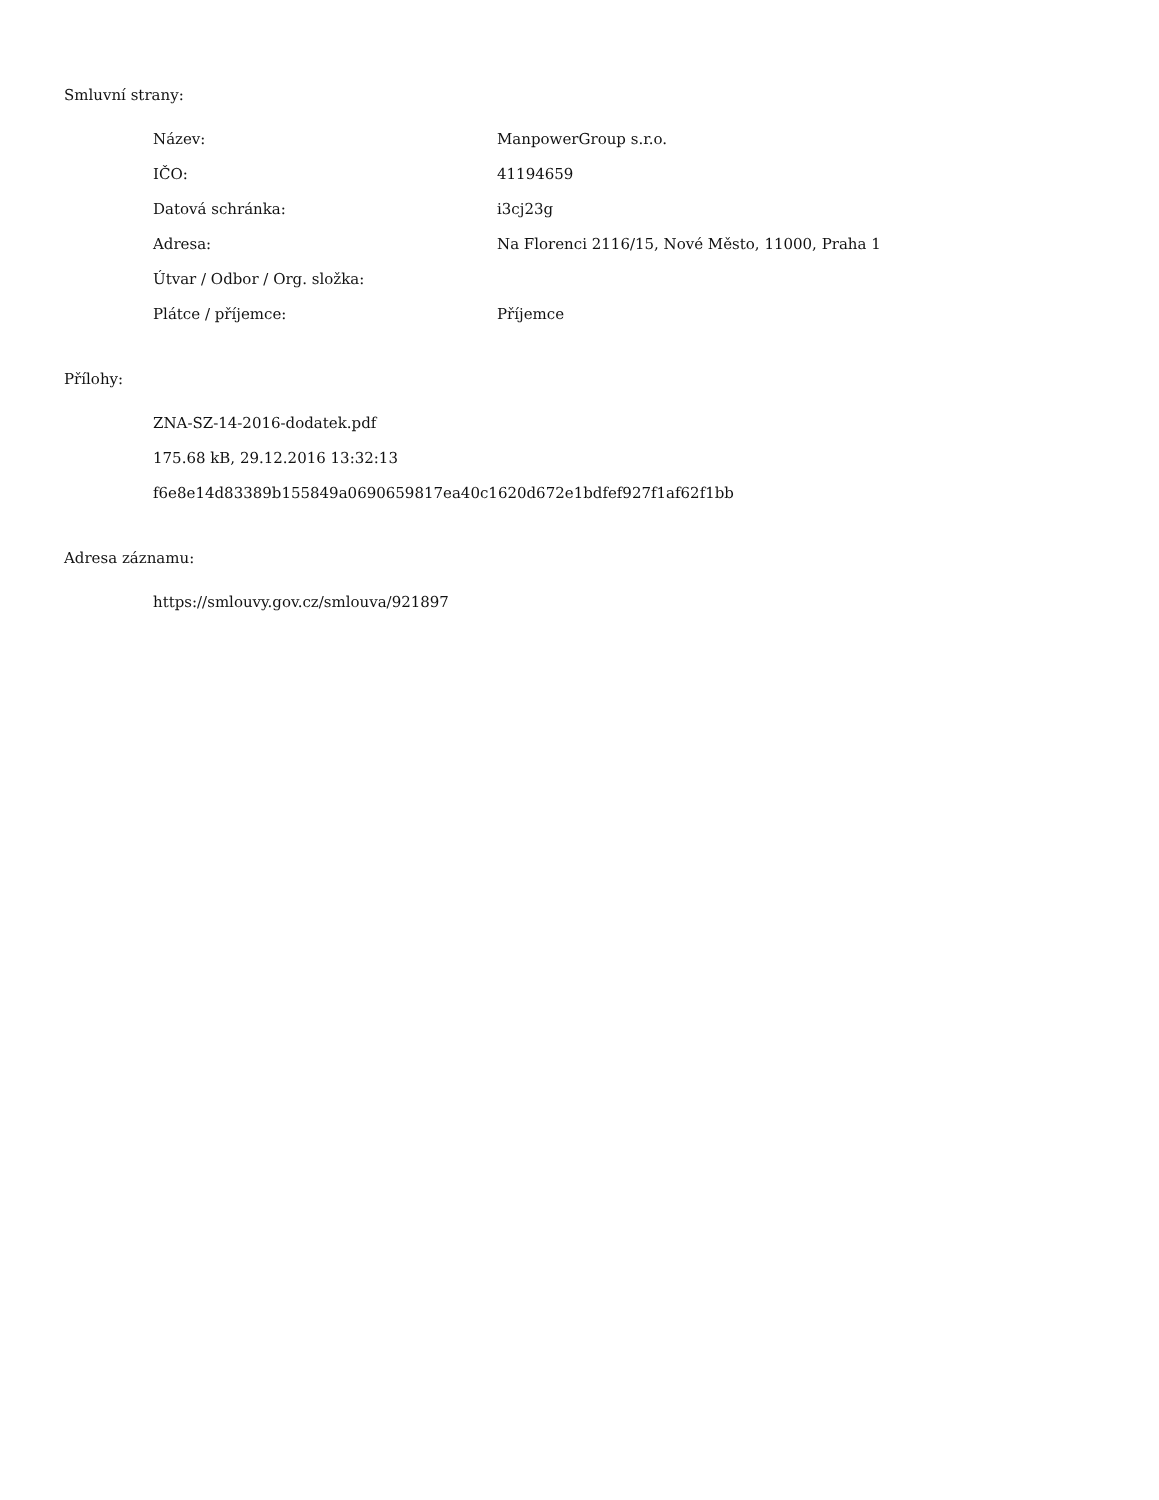Smluvní strany:
| Název: | ManpowerGroup s.r.o. |
| IČO: | 41194659 |
| Datová schránka: | i3cj23g |
| Adresa: | Na Florenci 2116/15, Nové Město, 11000, Praha 1 |
| Útvar / Odbor / Org. složka: | |
| Plátce / příjemce: | Příjemce |
Přílohy:
ZNA-SZ-14-2016-dodatek.pdf
175.68 kB, 29.12.2016 13:32:13
f6e8e14d83389b155849a0690659817ea40c1620d672e1bdfef927f1af62f1bb
Adresa záznamu:
https://smlouvy.gov.cz/smlouva/921897